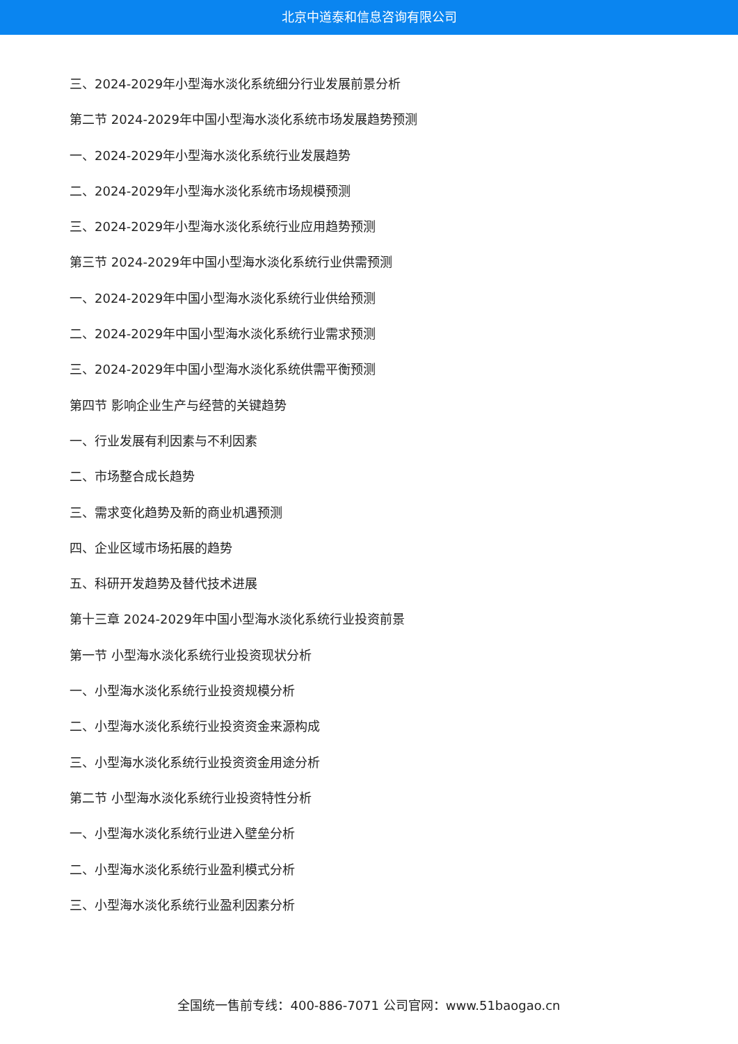北京中道泰和信息咨询有限公司
三、2024-2029年小型海水淡化系统细分行业发展前景分析
第二节 2024-2029年中国小型海水淡化系统市场发展趋势预测
一、2024-2029年小型海水淡化系统行业发展趋势
二、2024-2029年小型海水淡化系统市场规模预测
三、2024-2029年小型海水淡化系统行业应用趋势预测
第三节 2024-2029年中国小型海水淡化系统行业供需预测
一、2024-2029年中国小型海水淡化系统行业供给预测
二、2024-2029年中国小型海水淡化系统行业需求预测
三、2024-2029年中国小型海水淡化系统供需平衡预测
第四节 影响企业生产与经营的关键趋势
一、行业发展有利因素与不利因素
二、市场整合成长趋势
三、需求变化趋势及新的商业机遇预测
四、企业区域市场拓展的趋势
五、科研开发趋势及替代技术进展
第十三章 2024-2029年中国小型海水淡化系统行业投资前景
第一节 小型海水淡化系统行业投资现状分析
一、小型海水淡化系统行业投资规模分析
二、小型海水淡化系统行业投资资金来源构成
三、小型海水淡化系统行业投资资金用途分析
第二节 小型海水淡化系统行业投资特性分析
一、小型海水淡化系统行业进入壁垒分析
二、小型海水淡化系统行业盈利模式分析
三、小型海水淡化系统行业盈利因素分析
全国统一售前专线：400-886-7071 公司官网：www.51baogao.cn